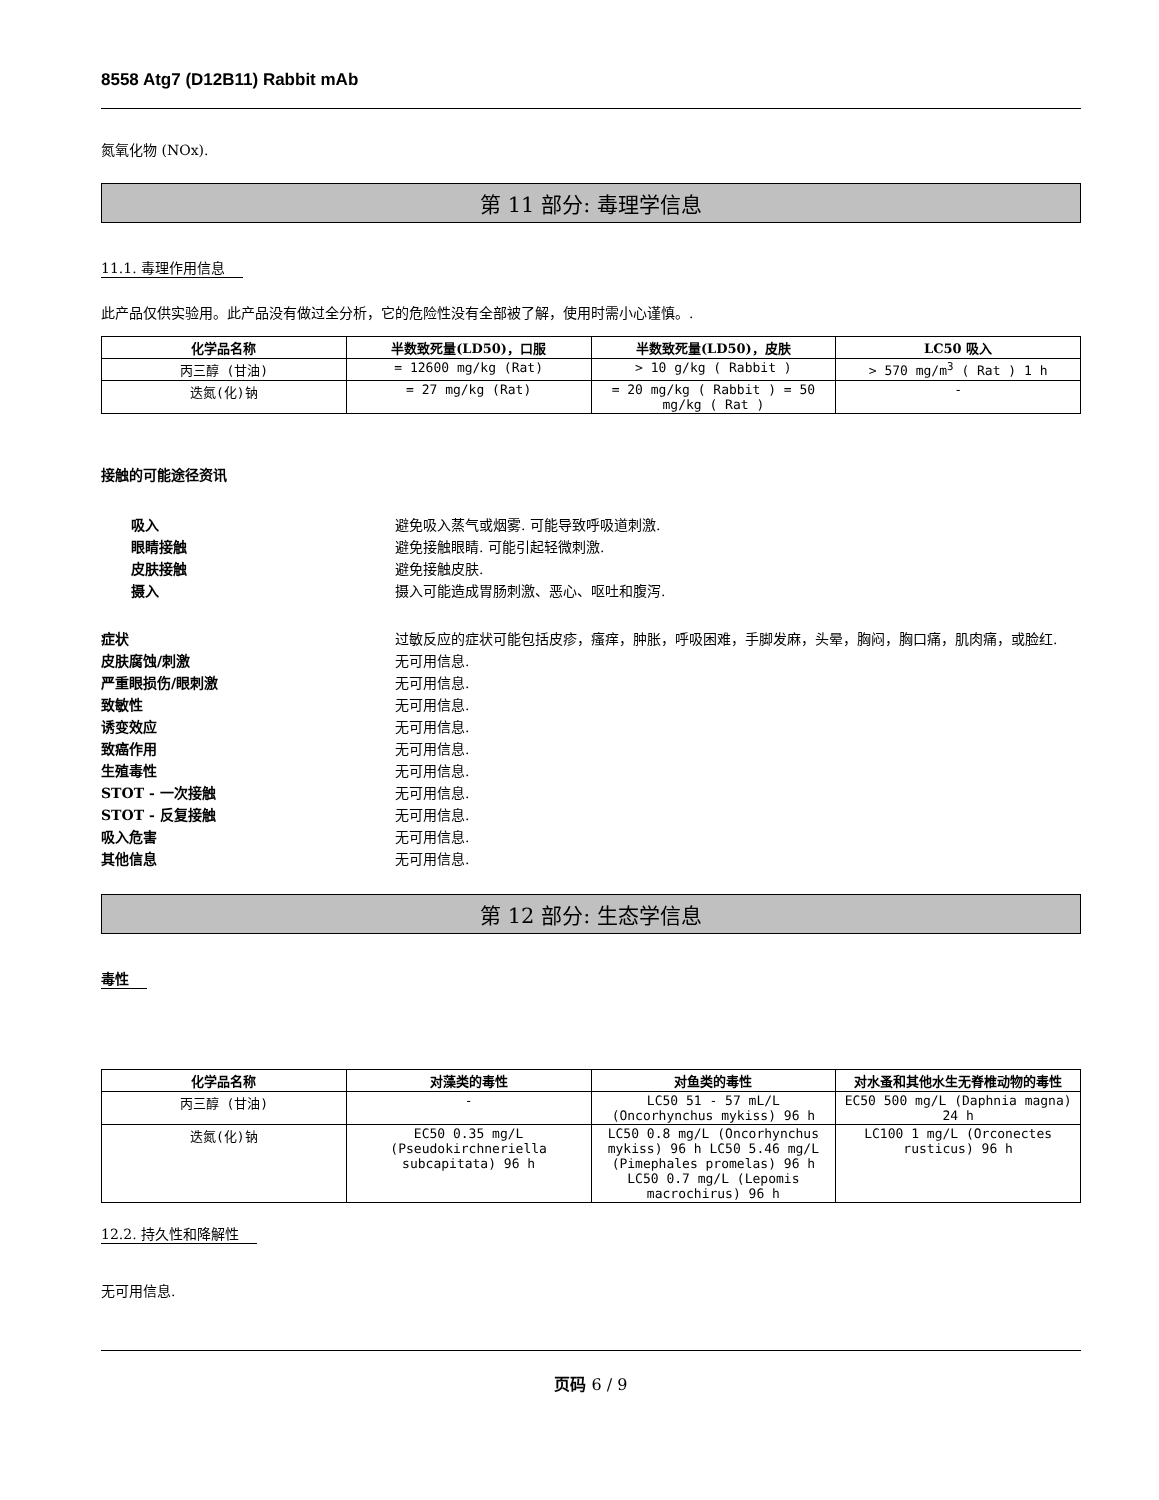8558 Atg7 (D12B11) Rabbit mAb
氮氧化物 (NOx).
第 11 部分: 毒理学信息
11.1. 毒理作用信息
此产品仅供实验用。此产品没有做过全分析，它的危险性没有全部被了解，使用时需小心谨慎。.
| 化学品名称 | 半数致死量(LD50)，口服 | 半数致死量(LD50)，皮肤 | LC50 吸入 |
| --- | --- | --- | --- |
| 丙三醇 (甘油) | = 12600 mg/kg (Rat) | > 10 g/kg ( Rabbit ) | > 570 mg/m<sup>3</sup> ( Rat ) 1 h |
| 迭氮(化)钠 | = 27 mg/kg (Rat) | = 20 mg/kg ( Rabbit ) = 50 mg/kg ( Rat ) | - |
接触的可能途径资讯
吸入 避免吸入蒸气或烟雾. 可能导致呼吸道刺激.
眼睛接触 避免接触眼睛. 可能引起轻微刺激.
皮肤接触 避免接触皮肤.
摄入 摄入可能造成胃肠刺激、恶心、呕吐和腹泻.
症状 过敏反应的症状可能包括皮疹，瘙痒，肿胀，呼吸困难，手脚发麻，头晕，胸闷，胸口痛，肌肉痛，或脸红.
皮肤腐蚀/刺激 无可用信息.
严重眼损伤/眼刺激 无可用信息.
致敏性 无可用信息.
诱变效应 无可用信息.
致癌作用 无可用信息.
生殖毒性 无可用信息.
STOT - 一次接触 无可用信息.
STOT - 反复接触 无可用信息.
吸入危害 无可用信息.
其他信息 无可用信息.
第 12 部分: 生态学信息
毒性
| 化学品名称 | 对藻类的毒性 | 对鱼类的毒性 | 对水蚤和其他水生无脊椎动物的毒性 |
| --- | --- | --- | --- |
| 丙三醇 (甘油) | - | LC50 51 - 57 mL/L (Oncorhynchus mykiss) 96 h | EC50 500 mg/L (Daphnia magna) 24 h |
| 迭氮(化)钠 | EC50 0.35 mg/L (Pseudokirchneriella subcapitata) 96 h | LC50 0.8 mg/L (Oncorhynchus mykiss) 96 h LC50 5.46 mg/L (Pimephales promelas) 96 h LC50 0.7 mg/L (Lepomis macrochirus) 96 h | LC100 1 mg/L (Orconectes rusticus) 96 h |
12.2. 持久性和降解性
无可用信息.
页码 6 / 9